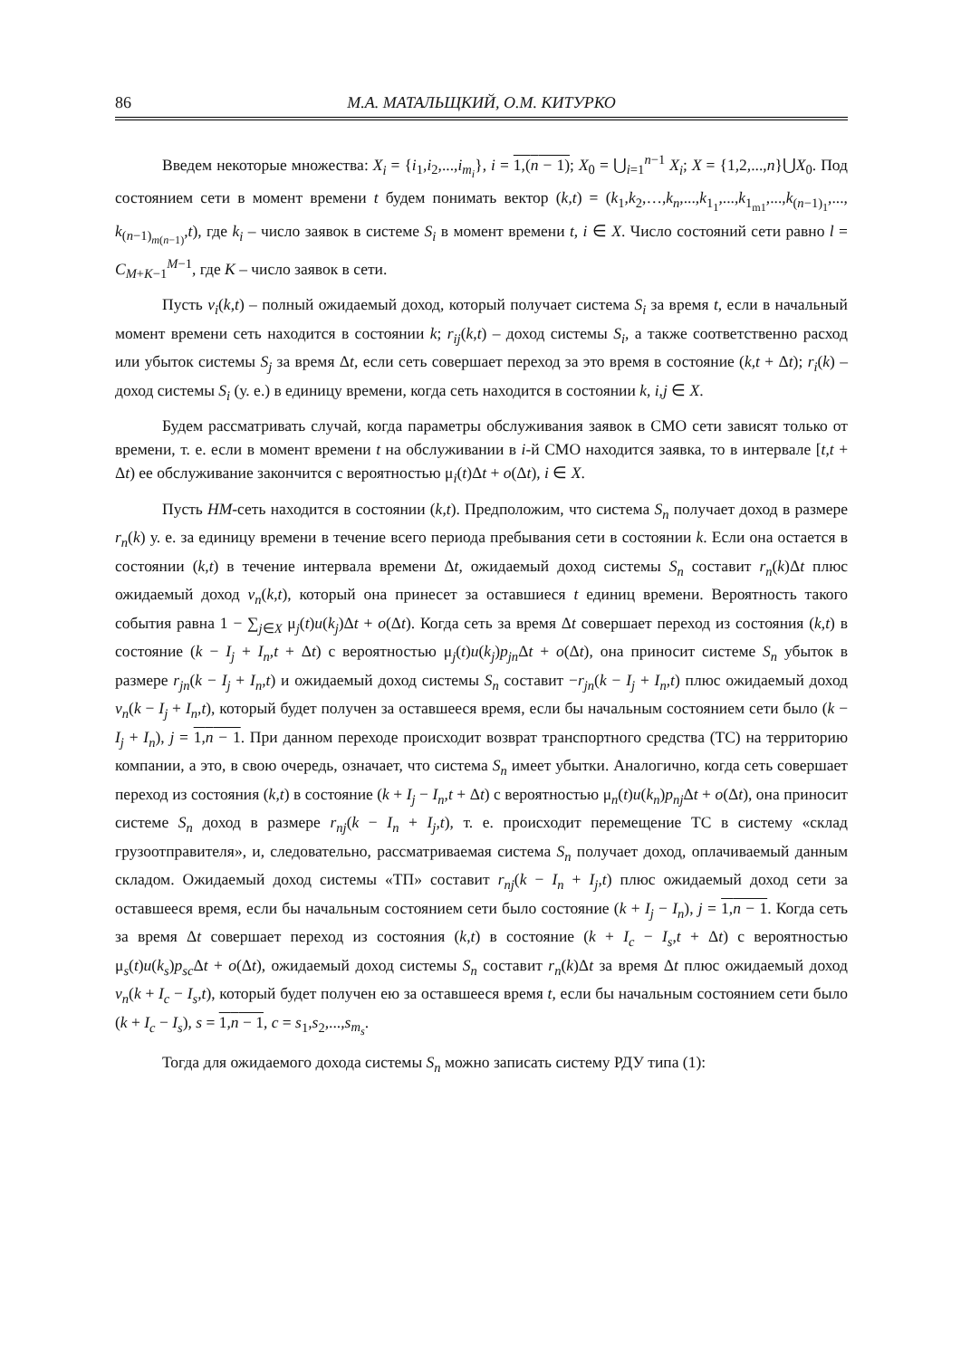86 М.А. МАТАЛЬЩКИЙ, О.М. КИТУРКО
Введем некоторые множества: X<sub>i</sub> = {i<sub>1</sub>,i<sub>2</sub>,...,i<sub>m<sub>i</sub></sub>}, i = 1,(n − 1); X<sub>0</sub> = ⋃<sub>i=1</sub><sup>n−1</sup> X<sub>i</sub>; X = {1,2,...,n}⋃X<sub>0</sub>. Под состоянием сети в момент времени t будем понимать вектор (k,t) = (k<sub>1</sub>,k<sub>2</sub>,…,k<sub>n</sub>,...,k<sub>1<sub>1</sub></sub>,...,k<sub>1<sub>m1</sub></sub>,...,k<sub>(n−1)<sub>1</sub></sub>,..., k<sub>(n−1)<sub>m(n−1)</sub></sub>,t), где k<sub>i</sub> – число заявок в системе S<sub>i</sub> в момент времени t, i ∈ X. Число состояний сети равно l = C<sub>M+K−1</sub><sup>M−1</sup>, где K – число заявок в сети.
Пусть v<sub>i</sub>(k,t) – полный ожидаемый доход, который получает система S<sub>i</sub> за время t, если в начальный момент времени сеть находится в состоянии k; r<sub>ij</sub>(k,t) – доход системы S<sub>i</sub>, а также соответственно расход или убыток системы S<sub>j</sub> за время Δt, если сеть совершает переход за это время в состояние (k,t + Δt); r<sub>i</sub>(k) – доход системы S<sub>i</sub> (у. е.) в единицу времени, когда сеть находится в состоянии k, i,j ∈ X.
Будем рассматривать случай, когда параметры обслуживания заявок в СМО сети зависят только от времени, т. е. если в момент времени t на обслуживании в i-й СМО находится заявка, то в интервале [t,t + Δt) ее обслуживание закончится с вероятностью μ<sub>i</sub>(t)Δt + o(Δt), i ∈ X.
Пусть НМ-сеть находится в состоянии (k,t). Предположим, что система S<sub>n</sub> получает доход в размере r<sub>n</sub>(k) у. е. за единицу времени в течение всего периода пребывания сети в состоянии k. Если она остается в состоянии (k,t) в течение интервала времени Δt, ожидаемый доход системы S<sub>n</sub> составит r<sub>n</sub>(k)Δt плюс ожидаемый доход v<sub>n</sub>(k,t), который она принесет за оставшиеся t единиц времени. Вероятность такого события равна 1 − ∑<sub>j∈X</sub> μ<sub>j</sub>(t)u(k<sub>j</sub>)Δt + o(Δt). Когда сеть за время Δt совершает переход из состояния (k,t) в состояние (k − I<sub>j</sub> + I<sub>n</sub>,t + Δt) с вероятностью μ<sub>j</sub>(t)u(k<sub>j</sub>)p<sub>jn</sub> Δt + o(Δt), она приносит системе S<sub>n</sub> убыток в размере r<sub>jn</sub>(k − I<sub>j</sub> + I<sub>n</sub>,t) и ожидаемый доход системы S<sub>n</sub> составит −r<sub>jn</sub>(k − I<sub>j</sub> + I<sub>n</sub>,t) плюс ожидаемый доход v<sub>n</sub>(k − I<sub>j</sub> + I<sub>n</sub>,t), который будет получен за оставшееся время, если бы начальным состоянием сети было (k − I<sub>j</sub> + I<sub>n</sub>), j = 1,n − 1. При данном переходе происходит возврат транспортного средства (ТС) на территорию компании, а это, в свою очередь, означает, что система S<sub>n</sub> имеет убытки. Аналогично, когда сеть совершает переход из состояния (k,t) в состояние (k + I<sub>j</sub> − I<sub>n</sub>,t + Δt) с вероятностью μ<sub>n</sub>(t)u(k<sub>n</sub>)p<sub>nj</sub> Δt + o(Δt), она приносит системе S<sub>n</sub> доход в размере r<sub>nj</sub>(k − I<sub>n</sub> + I<sub>j</sub>,t), т. е. происходит перемещение ТС в систему «склад грузоотправителя», и, следовательно, рассматриваемая система S<sub>n</sub> получает доход, оплачиваемый данным складом. Ожидаемый доход системы «ТП» составит r<sub>nj</sub>(k − I<sub>n</sub> + I<sub>j</sub>,t) плюс ожидаемый доход сети за оставшееся время, если бы начальным состоянием сети было состояние (k + I<sub>j</sub> − I<sub>n</sub>), j = 1,n − 1. Когда сеть за время Δt совершает переход из состояния (k,t) в состояние (k + I<sub>c</sub> − I<sub>s</sub>,t + Δt) с вероятностью μ<sub>s</sub>(t)u(k<sub>s</sub>)p<sub>sc</sub> Δt + o(Δt), ожидаемый доход системы S<sub>n</sub> составит r<sub>n</sub>(k)Δt за время Δt плюс ожидаемый доход v<sub>n</sub>(k + I<sub>c</sub> − I<sub>s</sub>,t), который будет получен ею за оставшееся время t, если бы начальным состоянием сети было (k + I<sub>c</sub> − I<sub>s</sub>), s = 1,n − 1, c = s<sub>1</sub>,s<sub>2</sub>,...,s<sub>m<sub>s</sub></sub>.
Тогда для ожидаемого дохода системы S<sub>n</sub> можно записать систему РДУ типа (1):